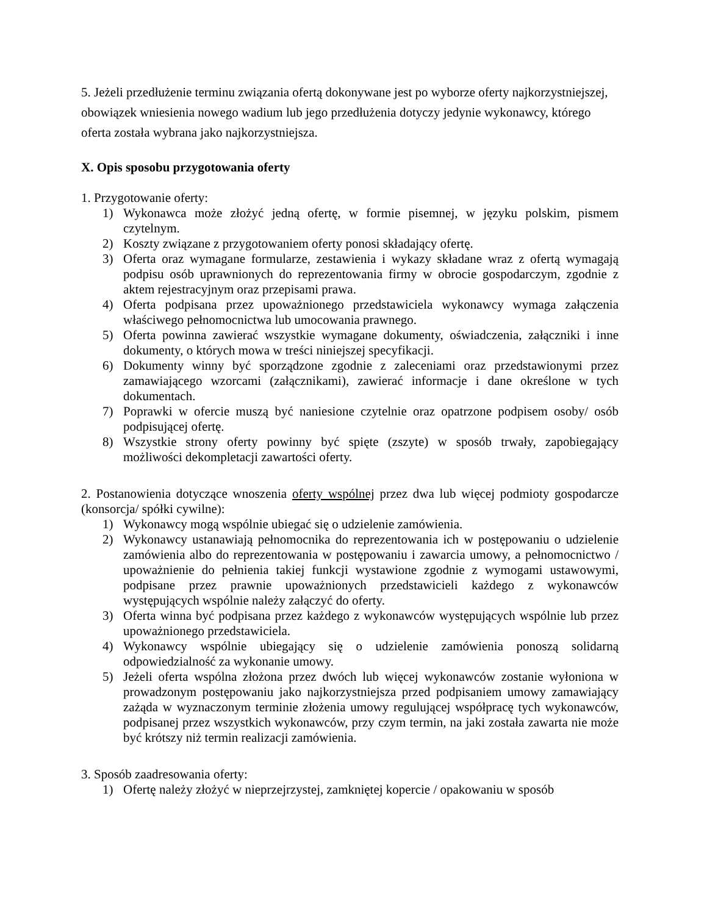5. Jeżeli przedłużenie terminu związania ofertą dokonywane jest po wyborze oferty najkorzystniejszej, obowiązek wniesienia nowego wadium lub jego przedłużenia dotyczy jedynie wykonawcy, którego oferta została wybrana jako najkorzystniejsza.
X. Opis sposobu przygotowania oferty
1. Przygotowanie oferty:
1) Wykonawca może złożyć jedną ofertę, w formie pisemnej, w języku polskim, pismem czytelnym.
2) Koszty związane z przygotowaniem oferty ponosi składający ofertę.
3) Oferta oraz wymagane formularze, zestawienia i wykazy składane wraz z ofertą wymagają podpisu osób uprawnionych do reprezentowania firmy w obrocie gospodarczym, zgodnie z aktem rejestracyjnym oraz przepisami prawa.
4) Oferta podpisana przez upoważnionego przedstawiciela wykonawcy wymaga załączenia właściwego pełnomocnictwa lub umocowania prawnego.
5) Oferta powinna zawierać wszystkie wymagane dokumenty, oświadczenia, załączniki i inne dokumenty, o których mowa w treści niniejszej specyfikacji.
6) Dokumenty winny być sporządzone zgodnie z zaleceniami oraz przedstawionymi przez zamawiającego wzorcami (załącznikami), zawierać informacje i dane określone w tych dokumentach.
7) Poprawki w ofercie muszą być naniesione czytelnie oraz opatrzone podpisem osoby/ osób podpisującej ofertę.
8) Wszystkie strony oferty powinny być spięte (zszyte) w sposób trwały, zapobiegający możliwości dekompletacji zawartości oferty.
2. Postanowienia dotyczące wnoszenia oferty wspólnej przez dwa lub więcej podmioty gospodarcze (konsorcja/ spółki cywilne):
1) Wykonawcy mogą wspólnie ubiegać się o udzielenie zamówienia.
2) Wykonawcy ustanawiają pełnomocnika do reprezentowania ich w postępowaniu o udzielenie zamówienia albo do reprezentowania w postępowaniu i zawarcia umowy, a pełnomocnictwo / upoważnienie do pełnienia takiej funkcji wystawione zgodnie z wymogami ustawowymi, podpisane przez prawnie upoważnionych przedstawicieli każdego z wykonawców występujących wspólnie należy załączyć do oferty.
3) Oferta winna być podpisana przez każdego z wykonawców występujących wspólnie lub przez upoważnionego przedstawiciela.
4) Wykonawcy wspólnie ubiegający się o udzielenie zamówienia ponoszą solidarną odpowiedzialność za wykonanie umowy.
5) Jeżeli oferta wspólna złożona przez dwóch lub więcej wykonawców zostanie wyłoniona w prowadzonym postępowaniu jako najkorzystniejsza przed podpisaniem umowy zamawiający zażąda w wyznaczonym terminie złożenia umowy regulującej współpracę tych wykonawców, podpisanej przez wszystkich wykonawców, przy czym termin, na jaki została zawarta nie może być krótszy niż termin realizacji zamówienia.
3. Sposób zaadresowania oferty:
1) Ofertę należy złożyć w nieprzejrzystej, zamkniętej kopercie / opakowaniu w sposób